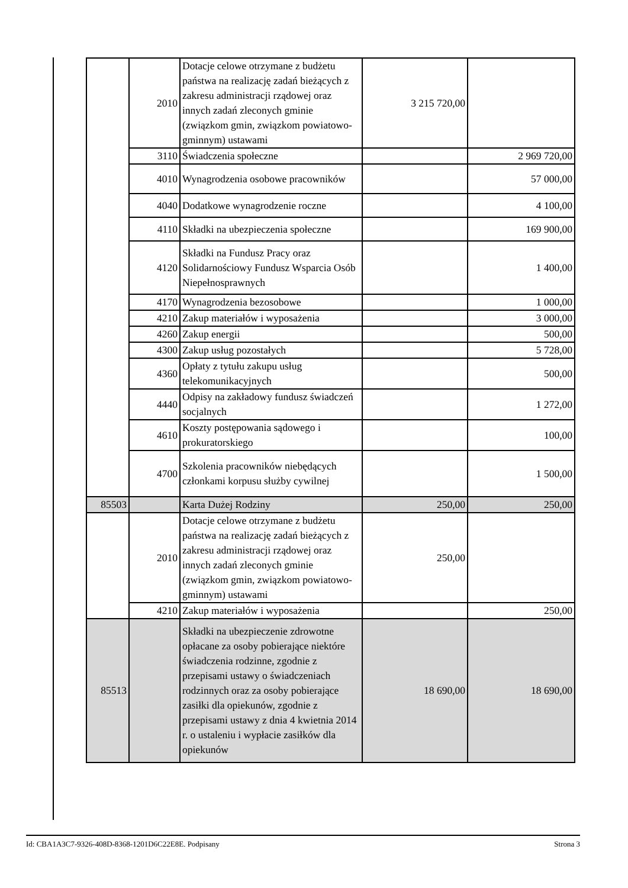| | 2010 | Dotacje celowe otrzymane z budżetu państwa na realizację zadań bieżących z zakresu administracji rządowej oraz innych zadań zleconych gminie (związkom gmin, związkom powiatowo- gminnym) ustawami | 3 215 720,00 | |
| | 3110 | Świadczenia społeczne | | 2 969 720,00 |
| | 4010 | Wynagrodzenia osobowe pracowników | | 57 000,00 |
| | 4040 | Dodatkowe wynagrodzenie roczne | | 4 100,00 |
| | 4110 | Składki na ubezpieczenia społeczne | | 169 900,00 |
| | 4120 | Składki na Fundusz Pracy oraz Solidarnościowy Fundusz Wsparcia Osób Niepełnosprawnych | | 1 400,00 |
| | 4170 | Wynagrodzenia bezosobowe | | 1 000,00 |
| | 4210 | Zakup materiałów i wyposażenia | | 3 000,00 |
| | 4260 | Zakup energii | | 500,00 |
| | 4300 | Zakup usług pozostałych | | 5 728,00 |
| | 4360 | Opłaty z tytułu zakupu usług telekomunikacyjnych | | 500,00 |
| | 4440 | Odpisy na zakładowy fundusz świadczeń socjalnych | | 1 272,00 |
| | 4610 | Koszty postępowania sądowego i prokuratorskiego | | 100,00 |
| | 4700 | Szkolenia pracowników niebędących członkami korpusu służby cywilnej | | 1 500,00 |
| 85503 | | Karta Dużej Rodziny | 250,00 | 250,00 |
| | 2010 | Dotacje celowe otrzymane z budżetu państwa na realizację zadań bieżących z zakresu administracji rządowej oraz innych zadań zleconych gminie (związkom gmin, związkom powiatowo-gminnym) ustawami | 250,00 | |
| | 4210 | Zakup materiałów i wyposażenia | | 250,00 |
| 85513 | | Składki na ubezpieczenie zdrowotne opłacane za osoby pobierające niektóre świadczenia rodzinne, zgodnie z przepisami ustawy o świadczeniach rodzinnych oraz za osoby pobierające zasiłki dla opiekunów, zgodnie z przepisami ustawy z dnia 4 kwietnia 2014 r. o ustaleniu i wypłacie zasiłków dla opiekunów | 18 690,00 | 18 690,00 |
Id: CBA1A3C7-9326-408D-8368-1201D6C22E8E. Podpisany Strona 3